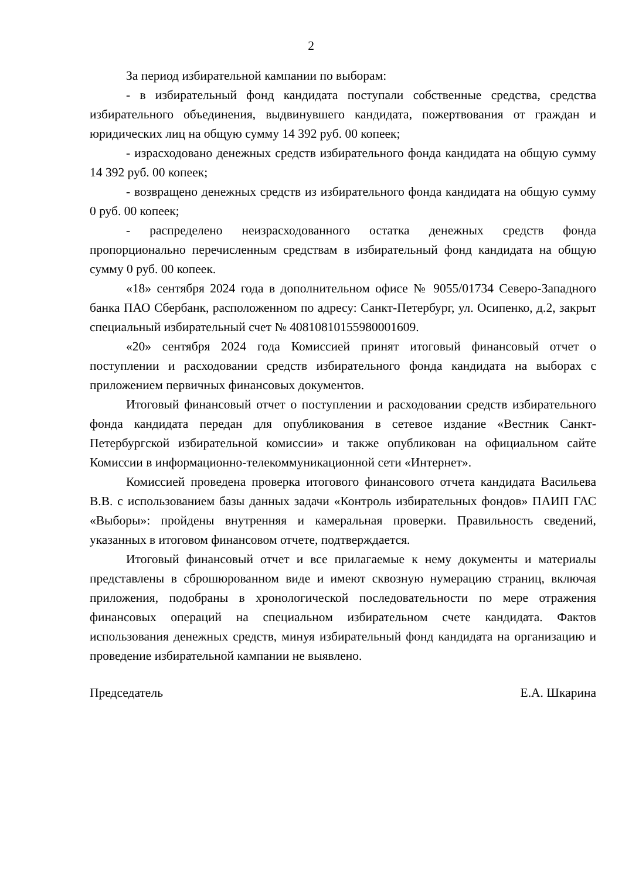2
За период избирательной кампании по выборам:
- в избирательный фонд кандидата поступали собственные средства, средства избирательного объединения, выдвинувшего кандидата, пожертвования от граждан и юридических лиц на общую сумму 14 392 руб. 00 копеек;
- израсходовано денежных средств избирательного фонда кандидата на общую сумму 14 392 руб. 00 копеек;
- возвращено денежных средств из избирательного фонда кандидата на общую сумму 0 руб. 00 копеек;
- распределено неизрасходованного остатка денежных средств фонда пропорционально перечисленным средствам в избирательный фонд кандидата на общую сумму 0 руб. 00 копеек.
«18» сентября 2024 года в дополнительном офисе № 9055/01734 Северо-Западного банка ПАО Сбербанк, расположенном по адресу: Санкт-Петербург, ул. Осипенко, д.2, закрыт специальный избирательный счет № 40810810155980001609.
«20» сентября 2024 года Комиссией принят итоговый финансовый отчет о поступлении и расходовании средств избирательного фонда кандидата на выборах с приложением первичных финансовых документов.
Итоговый финансовый отчет о поступлении и расходовании средств избирательного фонда кандидата передан для опубликования в сетевое издание «Вестник Санкт-Петербургской избирательной комиссии» и также опубликован на официальном сайте Комиссии в информационно-телекоммуникационной сети «Интернет».
Комиссией проведена проверка итогового финансового отчета кандидата Васильева В.В. с использованием базы данных задачи «Контроль избирательных фондов» ПАИП ГАС «Выборы»: пройдены внутренняя и камеральная проверки. Правильность сведений, указанных в итоговом финансовом отчете, подтверждается.
Итоговый финансовый отчет и все прилагаемые к нему документы и материалы представлены в сброшюрованном виде и имеют сквозную нумерацию страниц, включая приложения, подобраны в хронологической последовательности по мере отражения финансовых операций на специальном избирательном счете кандидата. Фактов использования денежных средств, минуя избирательный фонд кандидата на организацию и проведение избирательной кампании не выявлено.
Председатель Е.А. Шкарина